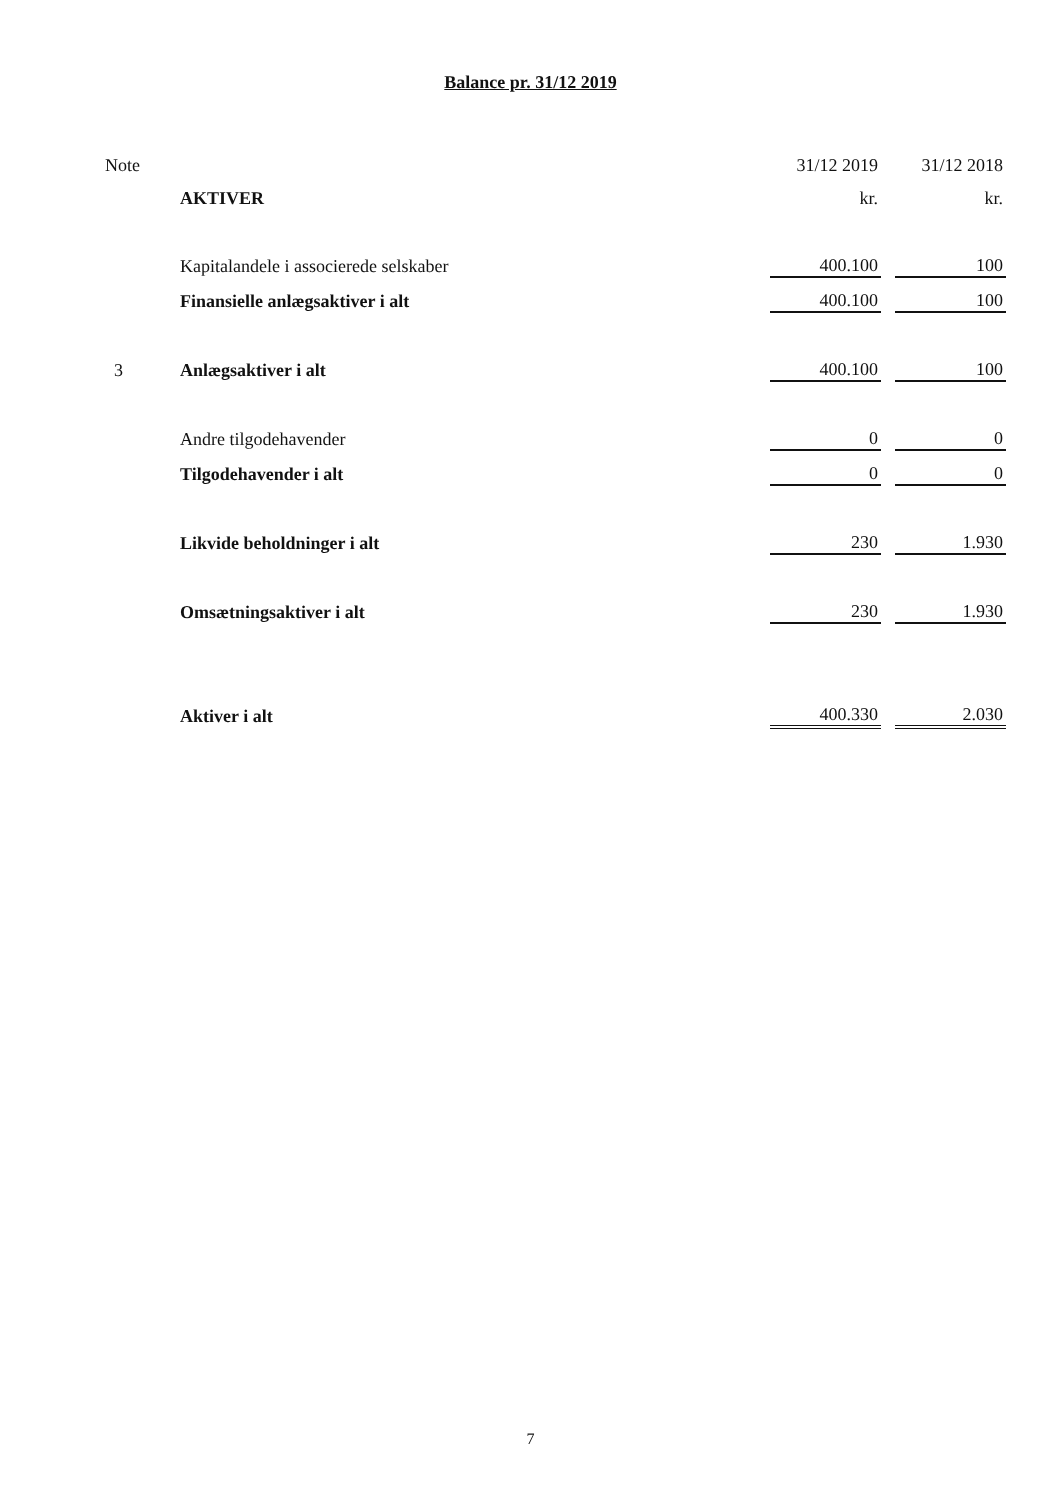Balance pr. 31/12 2019
| Note | | 31/12 2019 | | 31/12 2018 |
| --- | --- | --- | --- | --- |
| | AKTIVER | kr. | | kr. |
| | Kapitalandele i associerede selskaber | 400.100 | | 100 |
| | Finansielle anlægsaktiver i alt | 400.100 | | 100 |
| 3 | Anlægsaktiver i alt | 400.100 | | 100 |
| | Andre tilgodehavender | 0 | | 0 |
| | Tilgodehavender i alt | 0 | | 0 |
| | Likvide beholdninger i alt | 230 | | 1.930 |
| | Omsætningsaktiver i alt | 230 | | 1.930 |
| | Aktiver i alt | 400.330 | | 2.030 |
7